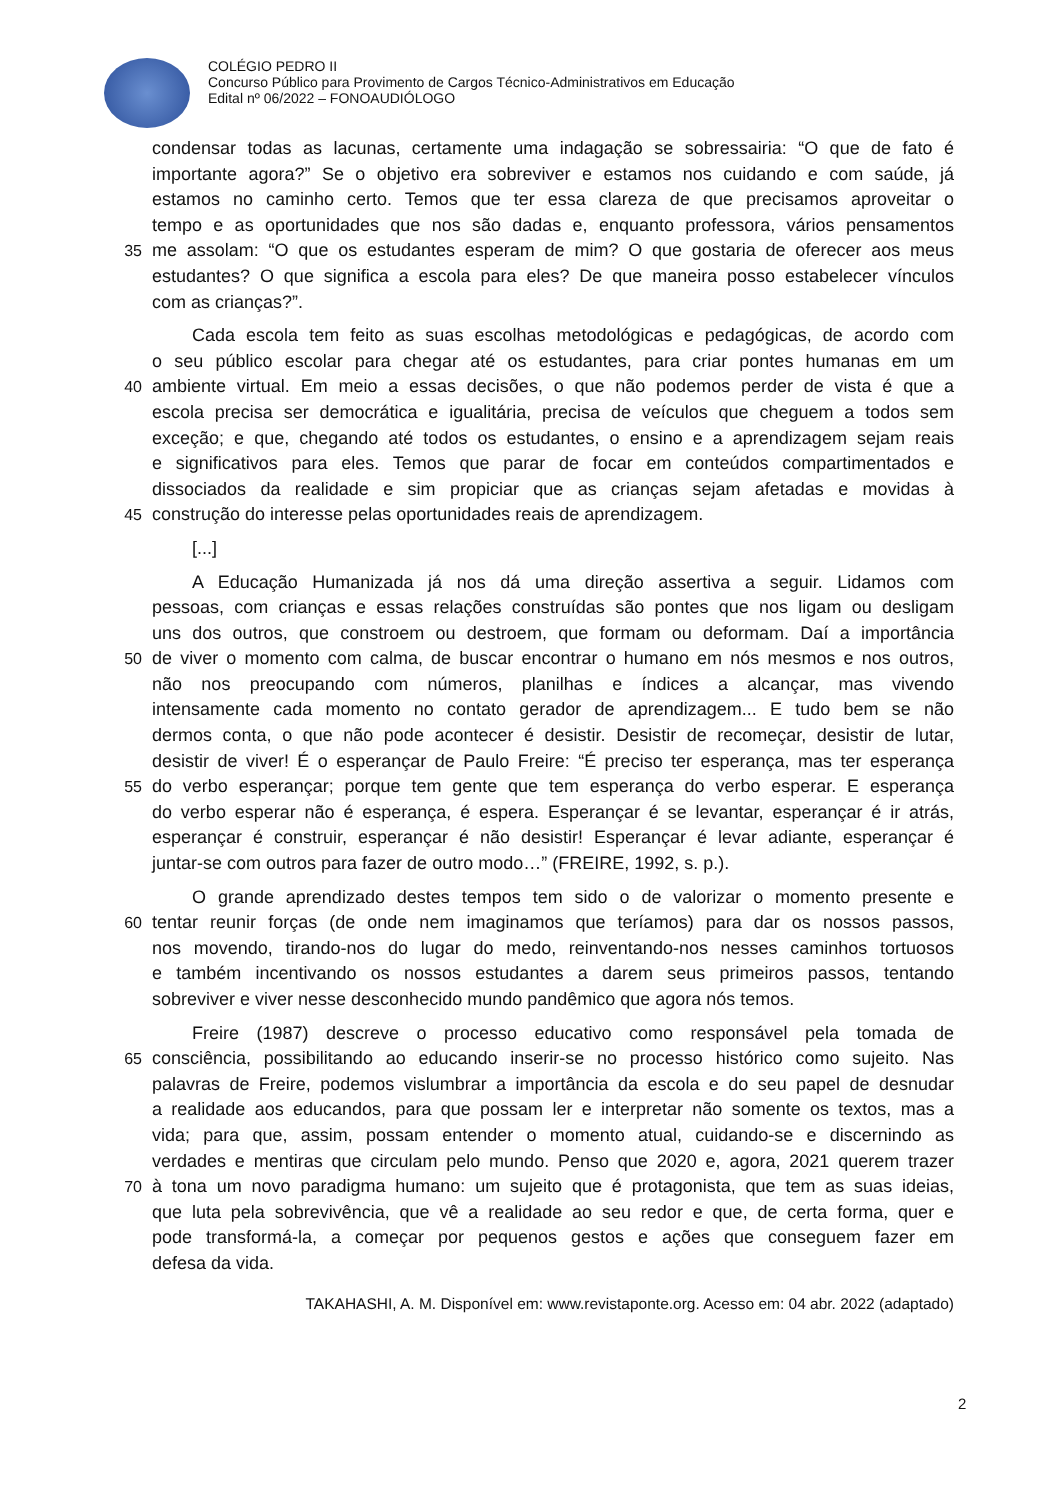COLÉGIO PEDRO II
Concurso Público para Provimento de Cargos Técnico-Administrativos em Educação
Edital nº 06/2022 – FONOAUDIÓLOGO
condensar todas as lacunas, certamente uma indagação se sobressairia: “O que de fato é
importante agora?” Se o objetivo era sobreviver e estamos nos cuidando e com saúde, já
estamos no caminho certo. Temos que ter essa clareza de que precisamos aproveitar o
tempo e as oportunidades que nos são dadas e, enquanto professora, vários pensamentos
35 me assolam: “O que os estudantes esperam de mim? O que gostaria de oferecer aos meus
estudantes? O que significa a escola para eles? De que maneira posso estabelecer vínculos
com as crianças?”.
Cada escola tem feito as suas escolhas metodológicas e pedagógicas, de acordo com
o seu público escolar para chegar até os estudantes, para criar pontes humanas em um
40 ambiente virtual. Em meio a essas decisões, o que não podemos perder de vista é que a
escola precisa ser democrática e igualitária, precisa de veículos que cheguem a todos sem
exceção; e que, chegando até todos os estudantes, o ensino e a aprendizagem sejam reais
e significativos para eles. Temos que parar de focar em conteúdos compartimentados e
dissociados da realidade e sim propiciar que as crianças sejam afetadas e movidas à
45 construção do interesse pelas oportunidades reais de aprendizagem.
[...]
A Educação Humanizada já nos dá uma direção assertiva a seguir. Lidamos com
pessoas, com crianças e essas relações construídas são pontes que nos ligam ou desligam
uns dos outros, que constroem ou destroem, que formam ou deformam. Daí a importância
50 de viver o momento com calma, de buscar encontrar o humano em nós mesmos e nos outros,
não nos preocupando com números, planilhas e índices a alcançar, mas vivendo
intensamente cada momento no contato gerador de aprendizagem... E tudo bem se não
dermos conta, o que não pode acontecer é desistir. Desistir de recomeçar, desistir de lutar,
desistir de viver! É o esperançar de Paulo Freire: “É preciso ter esperança, mas ter esperança
55 do verbo esperançar; porque tem gente que tem esperança do verbo esperar. E esperança
do verbo esperar não é esperança, é espera. Esperançar é se levantar, esperançar é ir atrás,
esperançar é construir, esperançar é não desistir! Esperançar é levar adiante, esperançar é
juntar-se com outros para fazer de outro modo…” (FREIRE, 1992, s. p.).
O grande aprendizado destes tempos tem sido o de valorizar o momento presente e
60 tentar reunir forças (de onde nem imaginamos que teríamos) para dar os nossos passos,
nos movendo, tirando-nos do lugar do medo, reinventando-nos nesses caminhos tortuosos
e também incentivando os nossos estudantes a darem seus primeiros passos, tentando
sobreviver e viver nesse desconhecido mundo pandêmico que agora nós temos.
Freire (1987) descreve o processo educativo como responsável pela tomada de
65 consciência, possibilitando ao educando inserir-se no processo histórico como sujeito. Nas
palavras de Freire, podemos vislumbrar a importância da escola e do seu papel de desnudar
a realidade aos educandos, para que possam ler e interpretar não somente os textos, mas a
vida; para que, assim, possam entender o momento atual, cuidando-se e discernindo as
verdades e mentiras que circulam pelo mundo. Penso que 2020 e, agora, 2021 querem trazer
70 à tona um novo paradigma humano: um sujeito que é protagonista, que tem as suas ideias,
que luta pela sobrevivência, que vê a realidade ao seu redor e que, de certa forma, quer e
pode transformá-la, a começar por pequenos gestos e ações que conseguem fazer em
defesa da vida.
TAKAHASHI, A. M. Disponível em: www.revistaponte.org. Acesso em: 04 abr. 2022 (adaptado)
2